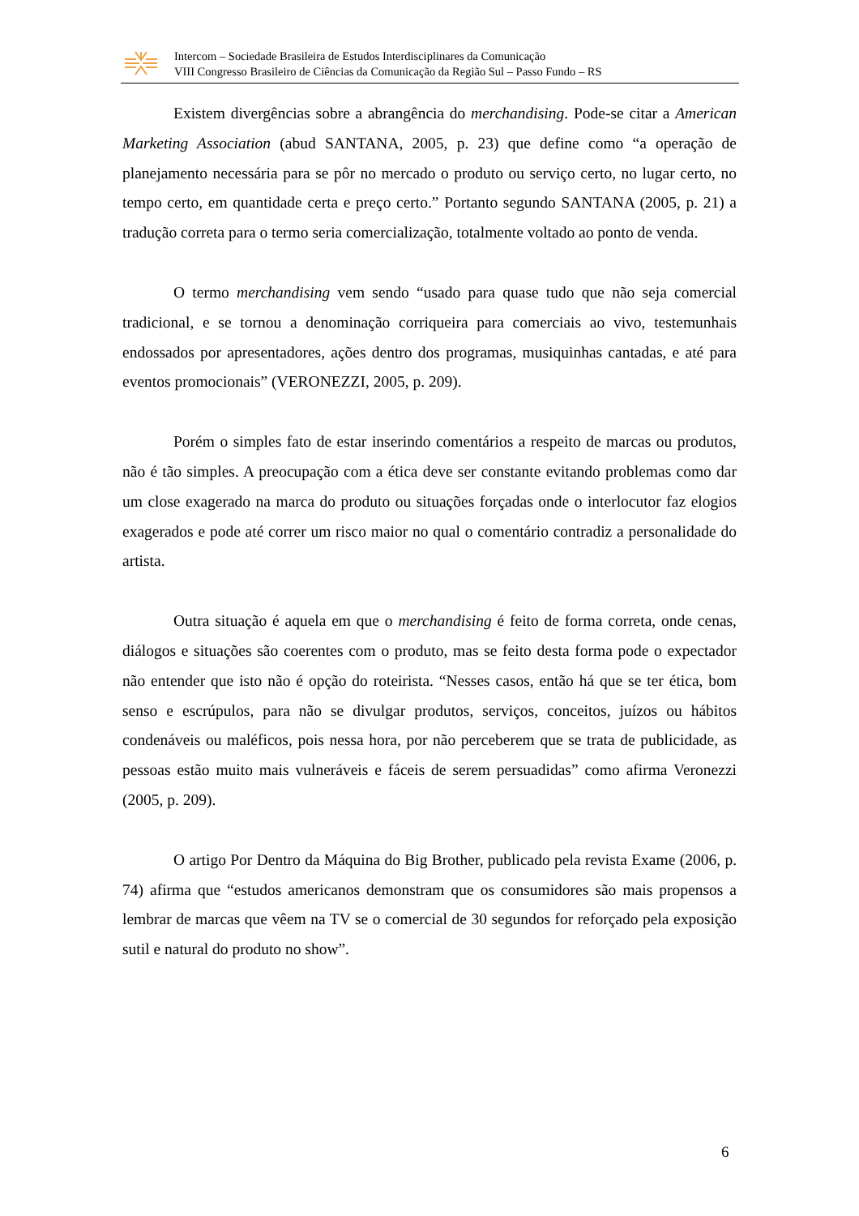Intercom – Sociedade Brasileira de Estudos Interdisciplinares da Comunicação
VIII Congresso Brasileiro de Ciências da Comunicação da Região Sul – Passo Fundo – RS
Existem divergências sobre a abrangência do merchandising. Pode-se citar a American Marketing Association (abud SANTANA, 2005, p. 23) que define como “a operação de planejamento necessária para se pôr no mercado o produto ou serviço certo, no lugar certo, no tempo certo, em quantidade certa e preço certo.” Portanto segundo SANTANA (2005, p. 21) a tradução correta para o termo seria comercialização, totalmente voltado ao ponto de venda.
O termo merchandising vem sendo “usado para quase tudo que não seja comercial tradicional, e se tornou a denominação corriqueira para comerciais ao vivo, testemunhais endossados por apresentadores, ações dentro dos programas, musiquinhas cantadas, e até para eventos promocionais” (VERONEZZI, 2005, p. 209).
Porém o simples fato de estar inserindo comentários a respeito de marcas ou produtos, não é tão simples. A preocupação com a ética deve ser constante evitando problemas como dar um close exagerado na marca do produto ou situações forçadas onde o interlocutor faz elogios exagerados e pode até correr um risco maior no qual o comentário contradiz a personalidade do artista.
Outra situação é aquela em que o merchandising é feito de forma correta, onde cenas, diálogos e situações são coerentes com o produto, mas se feito desta forma pode o expectador não entender que isto não é opção do roteirista. “Nesses casos, então há que se ter ética, bom senso e escrúpulos, para não se divulgar produtos, serviços, conceitos, juízos ou hábitos condenáveis ou maléficos, pois nessa hora, por não perceberem que se trata de publicidade, as pessoas estão muito mais vulneráveis e fáceis de serem persuadidas” como afirma Veronezzi (2005, p. 209).
O artigo Por Dentro da Máquina do Big Brother, publicado pela revista Exame (2006, p. 74) afirma que “estudos americanos demonstram que os consumidores são mais propensos a lembrar de marcas que vêem na TV se o comercial de 30 segundos for reforçado pela exposição sutil e natural do produto no show”.
6